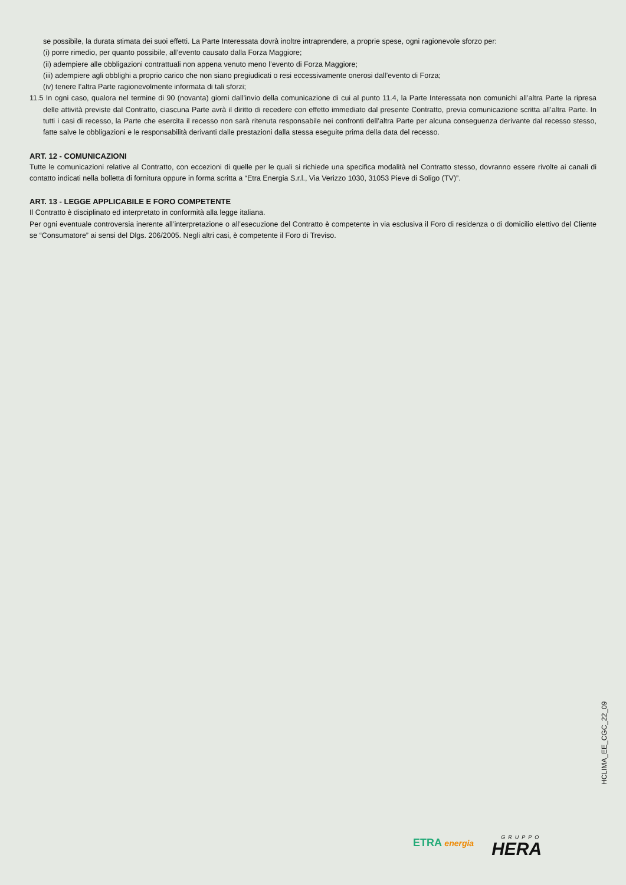se possibile, la durata stimata dei suoi effetti. La Parte Interessata dovrà inoltre intraprendere, a proprie spese, ogni ragionevole sforzo per:
(i) porre rimedio, per quanto possibile, all’evento causato dalla Forza Maggiore;
(ii) adempiere alle obbligazioni contrattuali non appena venuto meno l’evento di Forza Maggiore;
(iii) adempiere agli obblighi a proprio carico che non siano pregiudicati o resi eccessivamente onerosi dall’evento di Forza;
(iv) tenere l’altra Parte ragionevolmente informata di tali sforzi;
11.5 In ogni caso, qualora nel termine di 90 (novanta) giorni dall’invio della comunicazione di cui al punto 11.4, la Parte Interessata non comunichi all’altra Parte la ripresa delle attività previste dal Contratto, ciascuna Parte avrà il diritto di recedere con effetto immediato dal presente Contratto, previa comunicazione scritta all’altra Parte. In tutti i casi di recesso, la Parte che esercita il recesso non sarà ritenuta responsabile nei confronti dell’altra Parte per alcuna conseguenza derivante dal recesso stesso, fatte salve le obbligazioni e le responsabilità derivanti dalle prestazioni dalla stessa eseguite prima della data del recesso.
ART. 12 - COMUNICAZIONI
Tutte le comunicazioni relative al Contratto, con eccezioni di quelle per le quali si richiede una specifica modalità nel Contratto stesso, dovranno essere rivolte ai canali di contatto indicati nella bolletta di fornitura oppure in forma scritta a “Etra Energia S.r.l., Via Verizzo 1030, 31053 Pieve di Soligo (TV)”.
ART. 13 - LEGGE APPLICABILE E FORO COMPETENTE
Il Contratto è disciplinato ed interpretato in conformità alla legge italiana.
Per ogni eventuale controversia inerente all’interpretazione o all’esecuzione del Contratto è competente in via esclusiva il Foro di residenza o di domicilio elettivo del Cliente se “Consumatore” ai sensi del Dlgs. 206/2005. Negli altri casi, è competente il Foro di Treviso.
HCLIMA_EE_CGC_22_09
ETRA energia
GRUPPO
HERA